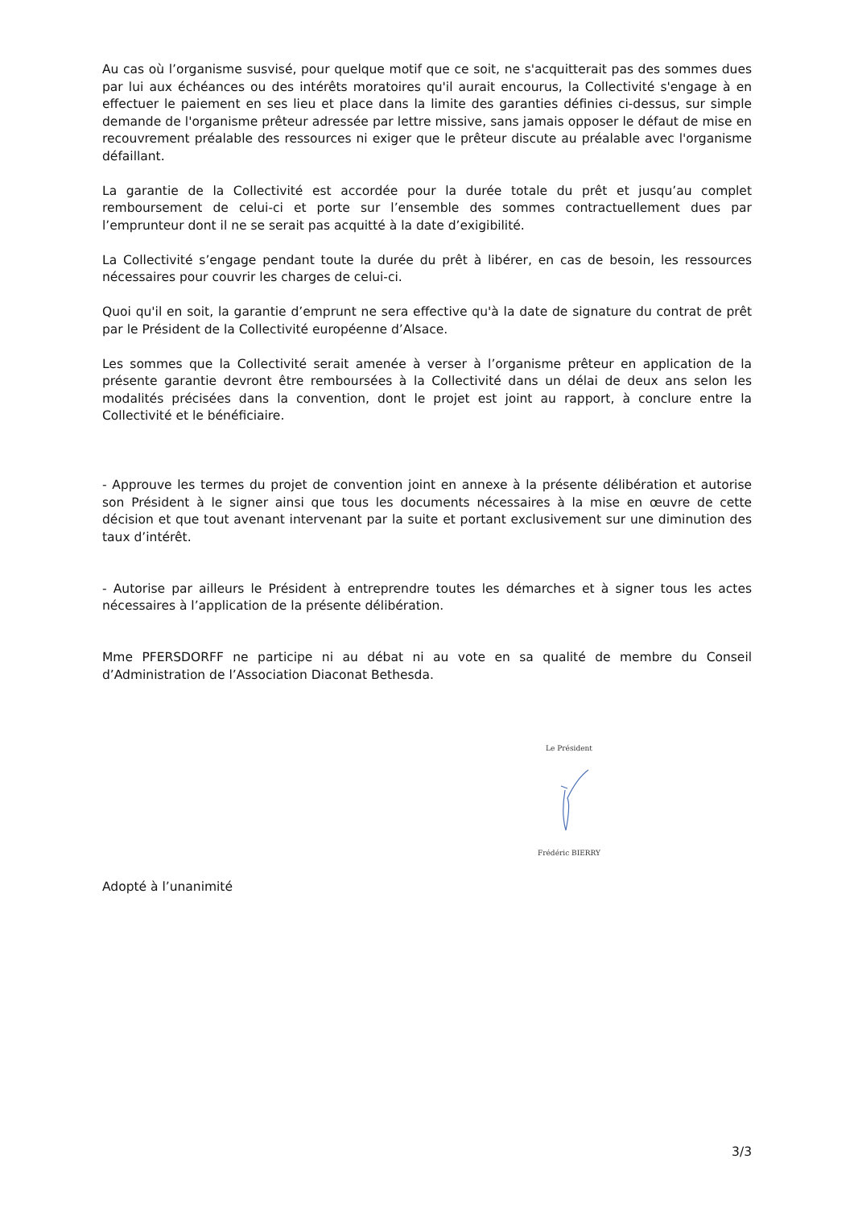Au cas où l’organisme susvisé, pour quelque motif que ce soit, ne s'acquitterait pas des sommes dues par lui aux échéances ou des intérêts moratoires qu'il aurait encourus, la Collectivité s'engage à en effectuer le paiement en ses lieu et place dans la limite des garanties définies ci-dessus, sur simple demande de l'organisme prêteur adressée par lettre missive, sans jamais opposer le défaut de mise en recouvrement préalable des ressources ni exiger que le prêteur discute au préalable avec l'organisme défaillant.
La garantie de la Collectivité est accordée pour la durée totale du prêt et jusqu’au complet remboursement de celui-ci et porte sur l’ensemble des sommes contractuellement dues par l’emprunteur dont il ne se serait pas acquitté à la date d’exigibilité.
La Collectivité s’engage pendant toute la durée du prêt à libérer, en cas de besoin, les ressources nécessaires pour couvrir les charges de celui-ci.
Quoi qu'il en soit, la garantie d’emprunt ne sera effective qu'à la date de signature du contrat de prêt par le Président de la Collectivité européenne d’Alsace.
Les sommes que la Collectivité serait amenée à verser à l’organisme prêteur en application de la présente garantie devront être remboursées à la Collectivité dans un délai de deux ans selon les modalités précisées dans la convention, dont le projet est joint au rapport, à conclure entre la Collectivité et le bénéficiaire.
- Approuve les termes du projet de convention joint en annexe à la présente délibération et autorise son Président à le signer ainsi que tous les documents nécessaires à la mise en œuvre de cette décision et que tout avenant intervenant par la suite et portant exclusivement sur une diminution des taux d’intérêt.
- Autorise par ailleurs le Président à entreprendre toutes les démarches et à signer tous les actes nécessaires à l’application de la présente délibération.
Mme PFERSDORFF ne participe ni au débat ni au vote en sa qualité de membre du Conseil d’Administration de l’Association Diaconat Bethesda.
Le Président
Frédéric BIERRY
Adopté à l’unanimité
3/3